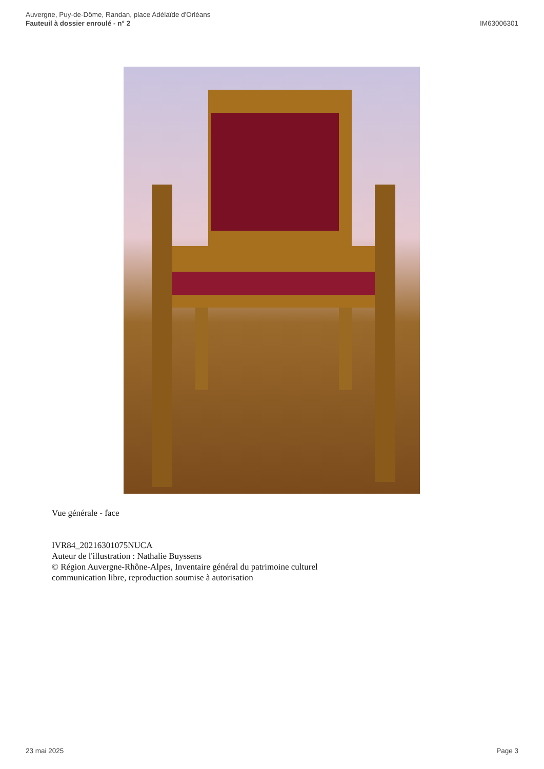Auvergne, Puy-de-Dôme, Randan, place Adélaïde d'Orléans
Fauteuil à dossier enroulé - n° 2
IM63006301
Vue générale - face
IVR84_20216301075NUCA
Auteur de l'illustration : Nathalie Buyssens
© Région Auvergne-Rhône-Alpes, Inventaire général du patrimoine culturel
communication libre, reproduction soumise à autorisation
23 mai 2025 Page 3